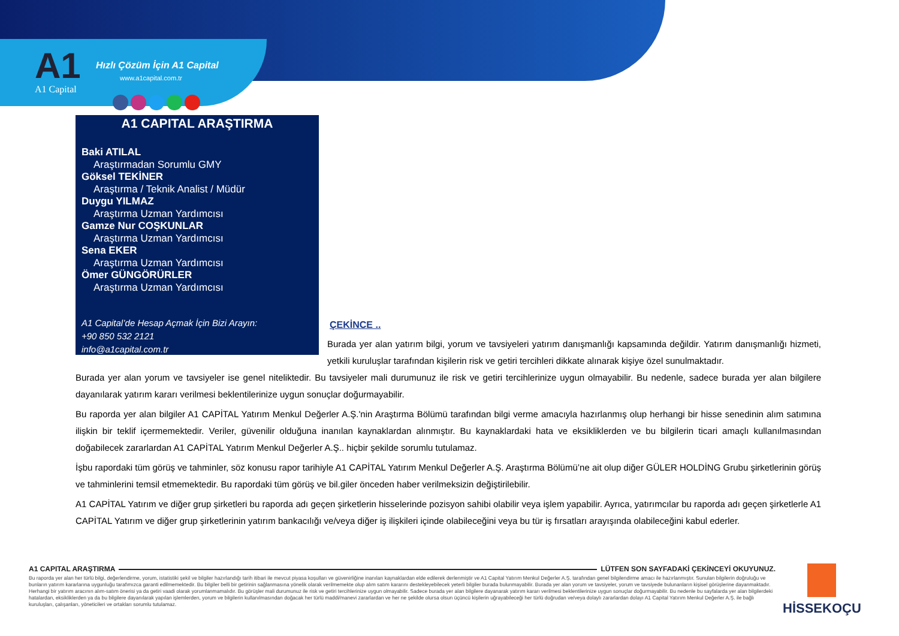A1
A1 Capital
Hızlı Çözüm İçin A1 Capital
www.a1capital.com.tr
A1 CAPITAL ARAŞTIRMA
Baki ATILAL
Araştırmadan Sorumlu GMY
Göksel TEKİNER
Araştırma / Teknik Analist / Müdür
Duygu YILMAZ
Araştırma Uzman Yardımcısı
Gamze Nur COŞKUNLAR
Araştırma Uzman Yardımcısı
Sena EKER
Araştırma Uzman Yardımcısı
Ömer GÜNGÖRÜRLER
Araştırma Uzman Yardımcısı
A1 Capital’de Hesap Açmak İçin Bizi Arayın:
+90 850 532 2121
info@a1capital.com.tr
ÇEKİNCE ..
Burada yer alan yatırım bilgi, yorum ve tavsiyeleri yatırım danışmanlığı kapsamında değildir. Yatırım danışmanlığı hizmeti, yetkili kuruluşlar tarafından kişilerin risk ve getiri tercihleri dikkate alınarak kişiye özel sunulmaktadır.
Burada yer alan yorum ve tavsiyeler ise genel niteliktedir. Bu tavsiyeler mali durumunuz ile risk ve getiri tercihlerinize uygun olmayabilir. Bu nedenle, sadece burada yer alan bilgilere dayanılarak yatırım kararı verilmesi beklentilerinize uygun sonuçlar doğurmayabilir.
Bu raporda yer alan bilgiler A1 CAPİTAL Yatırım Menkul Değerler A.Ş.'nin Araştırma Bölümü tarafından bilgi verme amacıyla hazırlanmış olup herhangi bir hisse senedinin alım satımına ilişkin bir teklif içermemektedir. Veriler, güvenilir olduğuna inanılan kaynaklardan alınmıştır. Bu kaynaklardaki hata ve eksikliklerden ve bu bilgilerin ticari amaçlı kullanılmasından doğabilecek zararlardan A1 CAPİTAL Yatırım Menkul Değerler A.Ş.. hiçbir şekilde sorumlu tutulamaz.
İşbu rapordaki tüm görüş ve tahminler, söz konusu rapor tarihiyle A1 CAPİTAL Yatırım Menkul Değerler A.Ş. Araştırma Bölümü’ne ait olup diğer GÜLER HOLDİNG Grubu şirketlerinin görüş ve tahminlerini temsil etmemektedir. Bu rapordaki tüm görüş ve bil.giler önceden haber verilmeksizin değiştirilebilir.
A1 CAPİTAL Yatırım ve diğer grup şirketleri bu raporda adı geçen şirketlerin hisselerinde pozisyon sahibi olabilir veya işlem yapabilir. Ayrıca, yatırımcılar bu raporda adı geçen şirketlerle A1 CAPİTAL Yatırım ve diğer grup şirketlerinin yatırım bankacılığı ve/veya diğer iş ilişkileri içinde olabileceğini veya bu tür iş fırsatları arayışında olabileceğini kabul ederler.
A1 CAPITAL ARAŞTIRMA
LÜTFEN SON SAYFADAKİ ÇEKİNCEYİ OKUYUNUZ.
Bu raporda yer alan her türlü bilgi, değerlendirme, yorum, istatistiki şekil ve bilgiler hazırlandığı tarih itibari ile mevcut piyasa koşulları ve güvenirliğine inanılan kaynaklardan elde edilerek derlenmiştir ve A1 Capital Yatırım Menkul Değerler A.Ş. tarafından genel bilgilendirme amacı ile hazırlanmıştır. Sunulan bilgilerin doğruluğu ve bunların yatırım kararlarına uygunluğu tarafımızca garanti edilmemektedir. Bu bilgiler belli bir getirinin sağlanmasına yönelik olarak verilmemekte olup alım satım kararını destekleyebilecek yeterli bilgiler burada bulunmayabilir. Burada yer alan yorum ve tavsiyeler, yorum ve tavsiyede bulunanların kişisel görüşlerine dayanmaktadır. Herhangi bir yatırım aracının alım-satım önerisi ya da getiri vaadi olarak yorumlanmamalıdır. Bu görüşler mali durumunuz ile risk ve getiri tercihlerinize uygun olmayabilir. Sadece burada yer alan bilgilere dayanarak yatırım kararı verilmesi beklentilerinize uygun sonuçlar doğurmayabilir. Bu nedenle bu sayfalarda yer alan bilgilerdeki hatalardan, eksikliklerden ya da bu bilgilere dayanılarak yapılan işlemlerden, yorum ve bilgilerin kullanılmasından doğacak her türlü maddi/manevi zararlardan ve her ne şekilde olursa olsun üçüncü kişilerin uğrayabileceği her türlü doğrudan ve/veya dolaylı zararlardan dolayı A1 Capital Yatırım Menkul Değerler A.Ş. ile bağlı kuruluşları, çalışanları, yöneticileri ve ortakları sorumlu tutulamaz.
HİSSEKOÇU